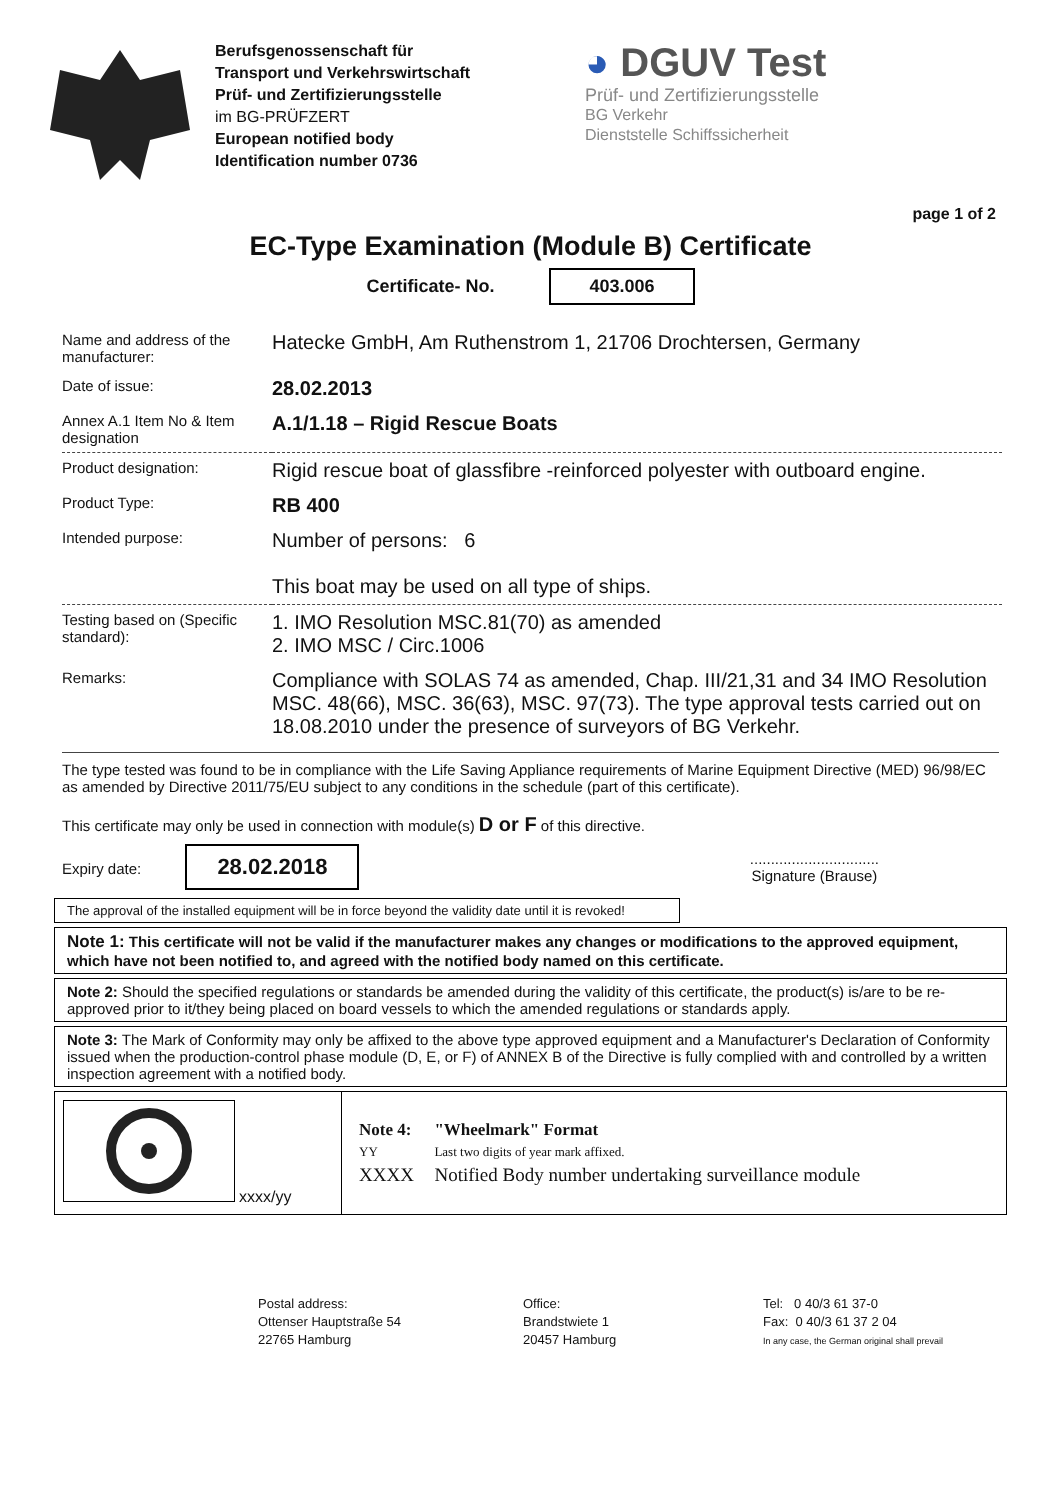Berufsgenossenschaft für
Transport und Verkehrswirtschaft
Prüf- und Zertifizierungsstelle
im BG-PRÜFZERT
European notified body
Identification number 0736
◕ DGUV Test
Prüf- und Zertifizierungsstelle
BG Verkehr
Dienststelle Schiffssicherheit
page 1 of 2
EC-Type Examination (Module B) Certificate
Certificate- No. 403.006
| Name and address of the manufacturer: | Hatecke GmbH, Am Ruthenstrom 1, 21706 Drochtersen, Germany |
| Date of issue: | 28.02.2013 |
| Annex A.1 Item No & Item designation | A.1/1.18 – Rigid Rescue Boats |
| Product designation: | Rigid rescue boat of glassfibre -reinforced polyester with outboard engine. |
| Product Type: | RB 400 |
| Intended purpose: | Number of persons: 6 This boat may be used on all type of ships. |
| Testing based on (Specific standard): | 1. IMO Resolution MSC.81(70) as amended 2. IMO MSC / Circ.1006 |
| Remarks: | Compliance with SOLAS 74 as amended, Chap. III/21,31 and 34 IMO Resolution MSC. 48(66), MSC. 36(63), MSC. 97(73). The type approval tests carried out on 18.08.2010 under the presence of surveyors of BG Verkehr. |
The type tested was found to be in compliance with the Life Saving Appliance requirements of Marine Equipment Directive (MED) 96/98/EC as amended by Directive 2011/75/EU subject to any conditions in the schedule (part of this certificate).
This certificate may only be used in connection with module(s) D or F of this directive.
Expiry date: 28.02.2018
...............................
Signature (Brause)
The approval of the installed equipment will be in force beyond the validity date until it is revoked!
Note 1: This certificate will not be valid if the manufacturer makes any changes or modifications to the approved equipment, which have not been notified to, and agreed with the notified body named on this certificate.
Note 2: Should the specified regulations or standards be amended during the validity of this certificate, the product(s) is/are to be re-approved prior to it/they being placed on board vessels to which the amended regulations or standards apply.
Note 3: The Mark of Conformity may only be affixed to the above type approved equipment and a Manufacturer's Declaration of Conformity issued when the production-control phase module (D, E, or F) of ANNEX B of the Directive is fully complied with and controlled by a written inspection agreement with a notified body.
| xxxx/yy | / Note 4: / "Wheelmark" Format / / YY / Last two digits of year mark affixed. / / XXXX / Notified Body number undertaking surveillance module / |
Postal address:
Ottenser Hauptstraße 54
22765 Hamburg
Office:
Brandstwiete 1
20457 Hamburg
Tel: 0 40/3 61 37-0
Fax: 0 40/3 61 37 2 04
In any case, the German original shall prevail